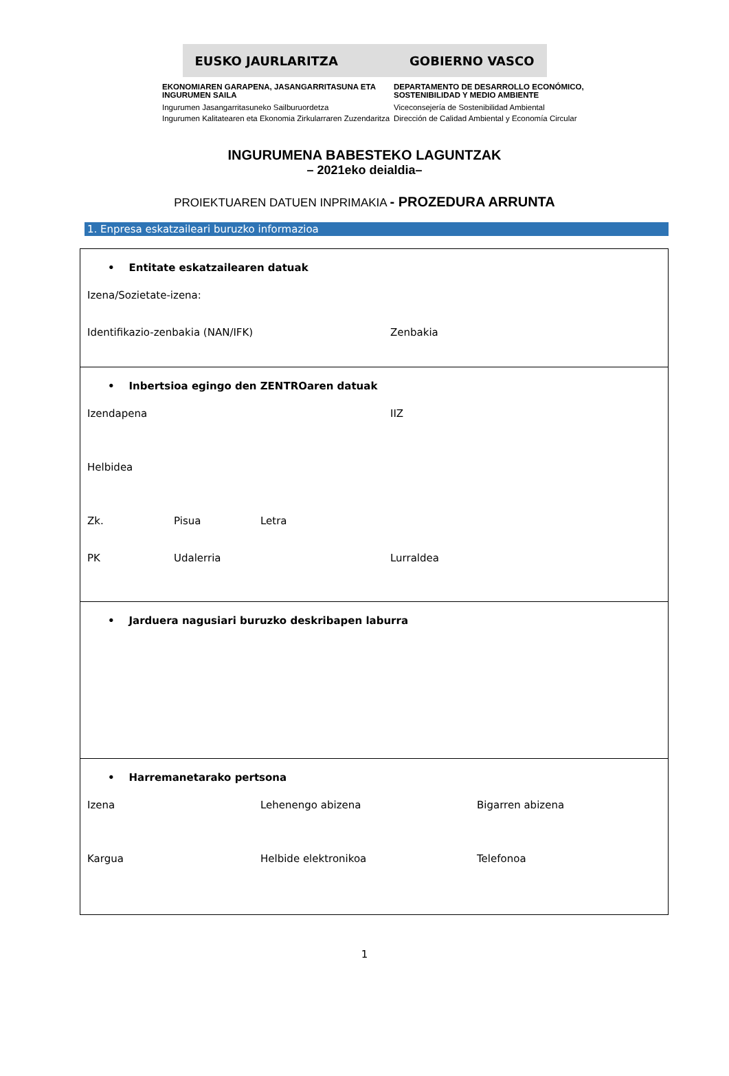EUSKO JAURLARITZA GOBIERNO VASCO
EKONOMIAREN GARAPENA, JASANGARRITASUNA ETA INGURUMEN SAILA
Ingurumen Jasangarritasuneko Sailburuordetza
Ingurumen Kalitatearen eta Ekonomia Zirkularraren Zuzendaritza
DEPARTAMENTO DE DESARROLLO ECONÓMICO, SOSTENIBILIDAD Y MEDIO AMBIENTE
Viceconsejería de Sostenibilidad Ambiental
Dirección de Calidad Ambiental y Economía Circular
INGURUMENA BABESTEKO LAGUNTZAK
– 2021eko deialdia–
PROIEKTUAREN DATUEN INPRIMAKIA - PROZEDURA ARRUNTA
1. Enpresa eskatzaileari buruzko informazioa
• Entitate eskatzailearen datuak
Izena/Sozietate-izena:
Identifikazio-zenbakia (NAN/IFK) Zenbakia
• Inbertsioa egingo den ZENTROaren datuak
Izendapena IIZ
Helbidea
Zk. Pisua Letra
PK Udalerria Lurraldea
• Jarduera nagusiari buruzko deskribapen laburra
• Harremanetarako pertsona
Izena Lehenengo abizena Bigarren abizena
Kargua Helbide elektronikoa Telefonoa
1